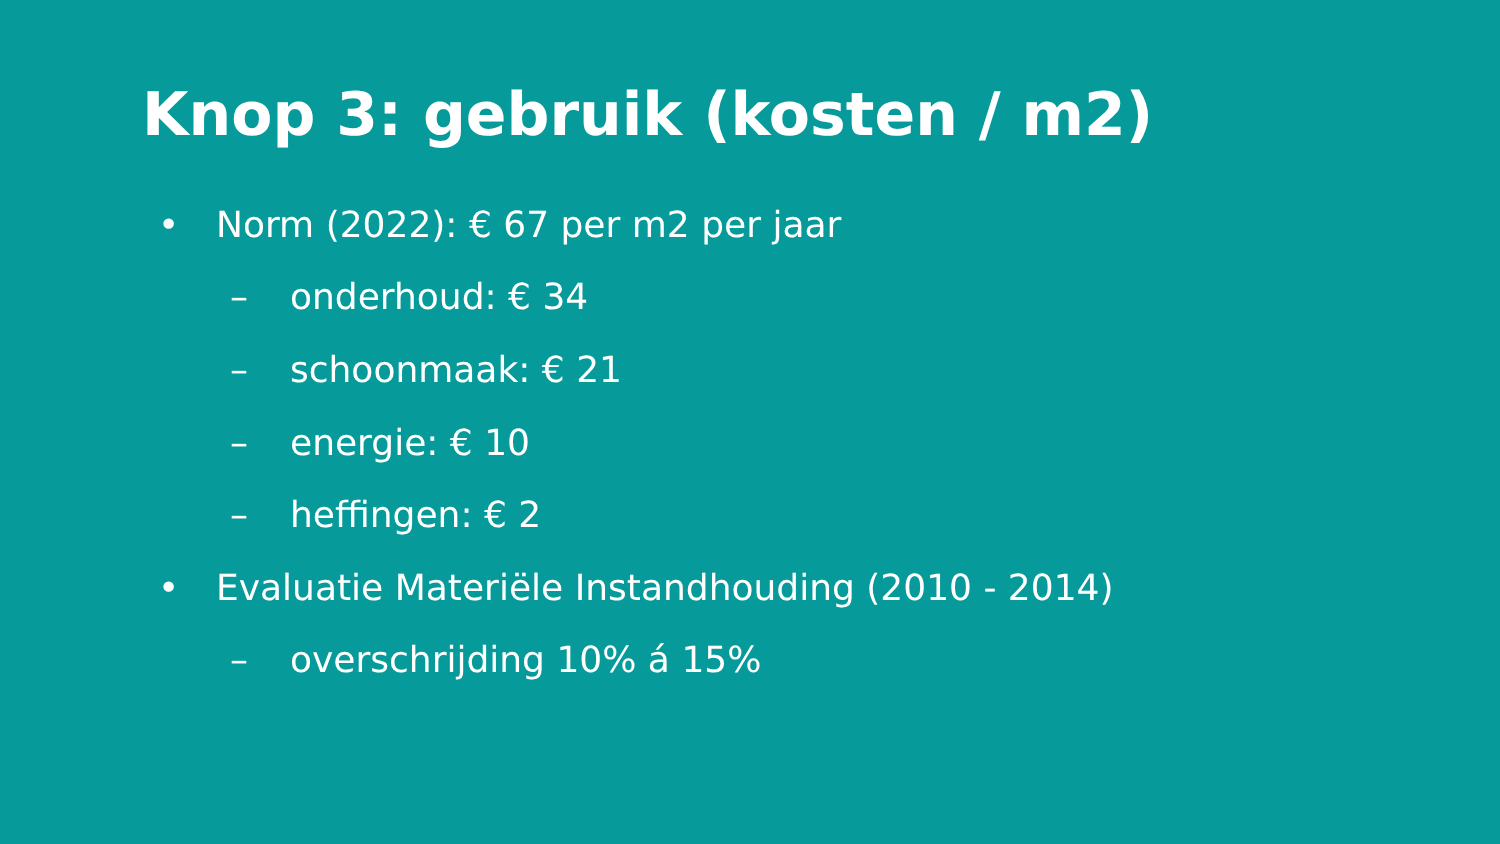Knop 3: gebruik (kosten / m2)
• Norm (2022): € 67 per m2 per jaar
– onderhoud: € 34
– schoonmaak: € 21
– energie: € 10
– heffingen: € 2
• Evaluatie Materiële Instandhouding (2010 - 2014)
– overschrijding 10% á 15%